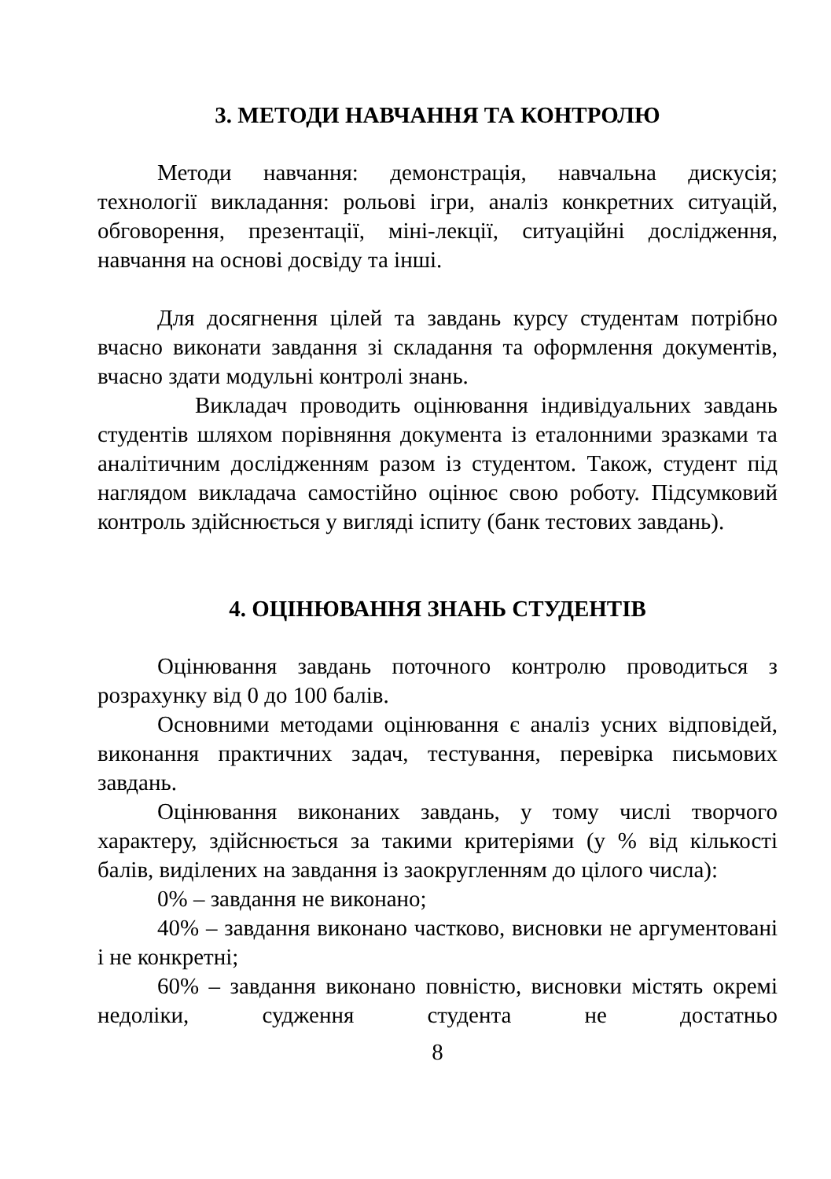3. МЕТОДИ НАВЧАННЯ ТА КОНТРОЛЮ
Методи навчання: демонстрація, навчальна дискусія; технології викладання: рольові ігри, аналіз конкретних ситуацій, обговорення, презентації, міні-лекції, ситуаційні дослідження, навчання на основі досвіду та інші.
Для досягнення цілей та завдань курсу студентам потрібно вчасно виконати завдання зі складання та оформлення документів, вчасно здати модульні контролі знань.
Викладач проводить оцінювання індивідуальних завдань студентів шляхом порівняння документа із еталонними зразками та аналітичним дослідженням разом із студентом. Також, студент під наглядом викладача самостійно оцінює свою роботу. Підсумковий контроль здійснюється у вигляді іспиту (банк тестових завдань).
4. ОЦІНЮВАННЯ ЗНАНЬ СТУДЕНТІВ
Оцінювання завдань поточного контролю проводиться з розрахунку від 0 до 100 балів.
Основними методами оцінювання є аналіз усних відповідей, виконання практичних задач, тестування, перевірка письмових завдань.
Оцінювання виконаних завдань, у тому числі творчого характеру, здійснюється за такими критеріями (у % від кількості балів, виділених на завдання із заокругленням до цілого числа):
0% – завдання не виконано;
40% – завдання виконано частково, висновки не аргументовані і не конкретні;
60% – завдання виконано повністю, висновки містять окремі недоліки, судження студента не достатньо
8